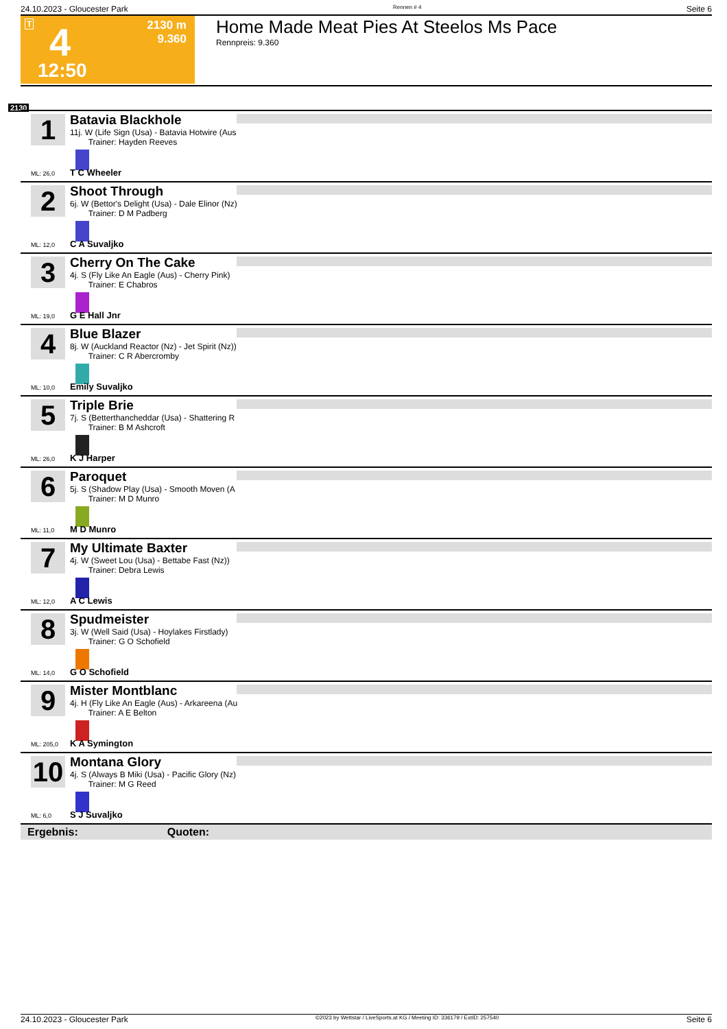24.10.2023 - Gloucester Park Rennen # 4 Seite 6
T 4
2130 m
9.360
12:50
Home Made Meat Pies At Steelos Ms Pace
Rennpreis: 9.360
2130
1
Batavia Blackhole
11j. W (Life Sign (Usa) - Batavia Hotwire (Aus
Trainer: Hayden Reeves
ML: 26,0 T C Wheeler
2
Shoot Through
6j. W (Bettor's Delight (Usa) - Dale Elinor (Nz)
Trainer: D M Padberg
ML: 12,0 C A Suvaljko
3
Cherry On The Cake
4j. S (Fly Like An Eagle (Aus) - Cherry Pink)
Trainer: E Chabros
ML: 19,0 G E Hall Jnr
4
Blue Blazer
8j. W (Auckland Reactor (Nz) - Jet Spirit (Nz))
Trainer: C R Abercromby
ML: 10,0 Emily Suvaljko
5
Triple Brie
7j. S (Betterthancheddar (Usa) - Shattering R
Trainer: B M Ashcroft
ML: 26,0 K J Harper
6
Paroquet
5j. S (Shadow Play (Usa) - Smooth Moven (A
Trainer: M D Munro
ML: 11,0 M D Munro
7
My Ultimate Baxter
4j. W (Sweet Lou (Usa) - Bettabe Fast (Nz))
Trainer: Debra Lewis
ML: 12,0 A C Lewis
8
Spudmeister
3j. W (Well Said (Usa) - Hoylakes Firstlady)
Trainer: G O Schofield
ML: 14,0 G O Schofield
9
Mister Montblanc
4j. H (Fly Like An Eagle (Aus) - Arkareena (Au
Trainer: A E Belton
ML: 205,0 K A Symington
10
Montana Glory
4j. S (Always B Miki (Usa) - Pacific Glory (Nz)
Trainer: M G Reed
ML: 6,0 S J Suvaljko
Ergebnis: Quoten:
24.10.2023 - Gloucester Park ©2023 by Wettstar / LiveSports.at KG / Meeting ID: 336179 / ExtID: 257540 Seite 6